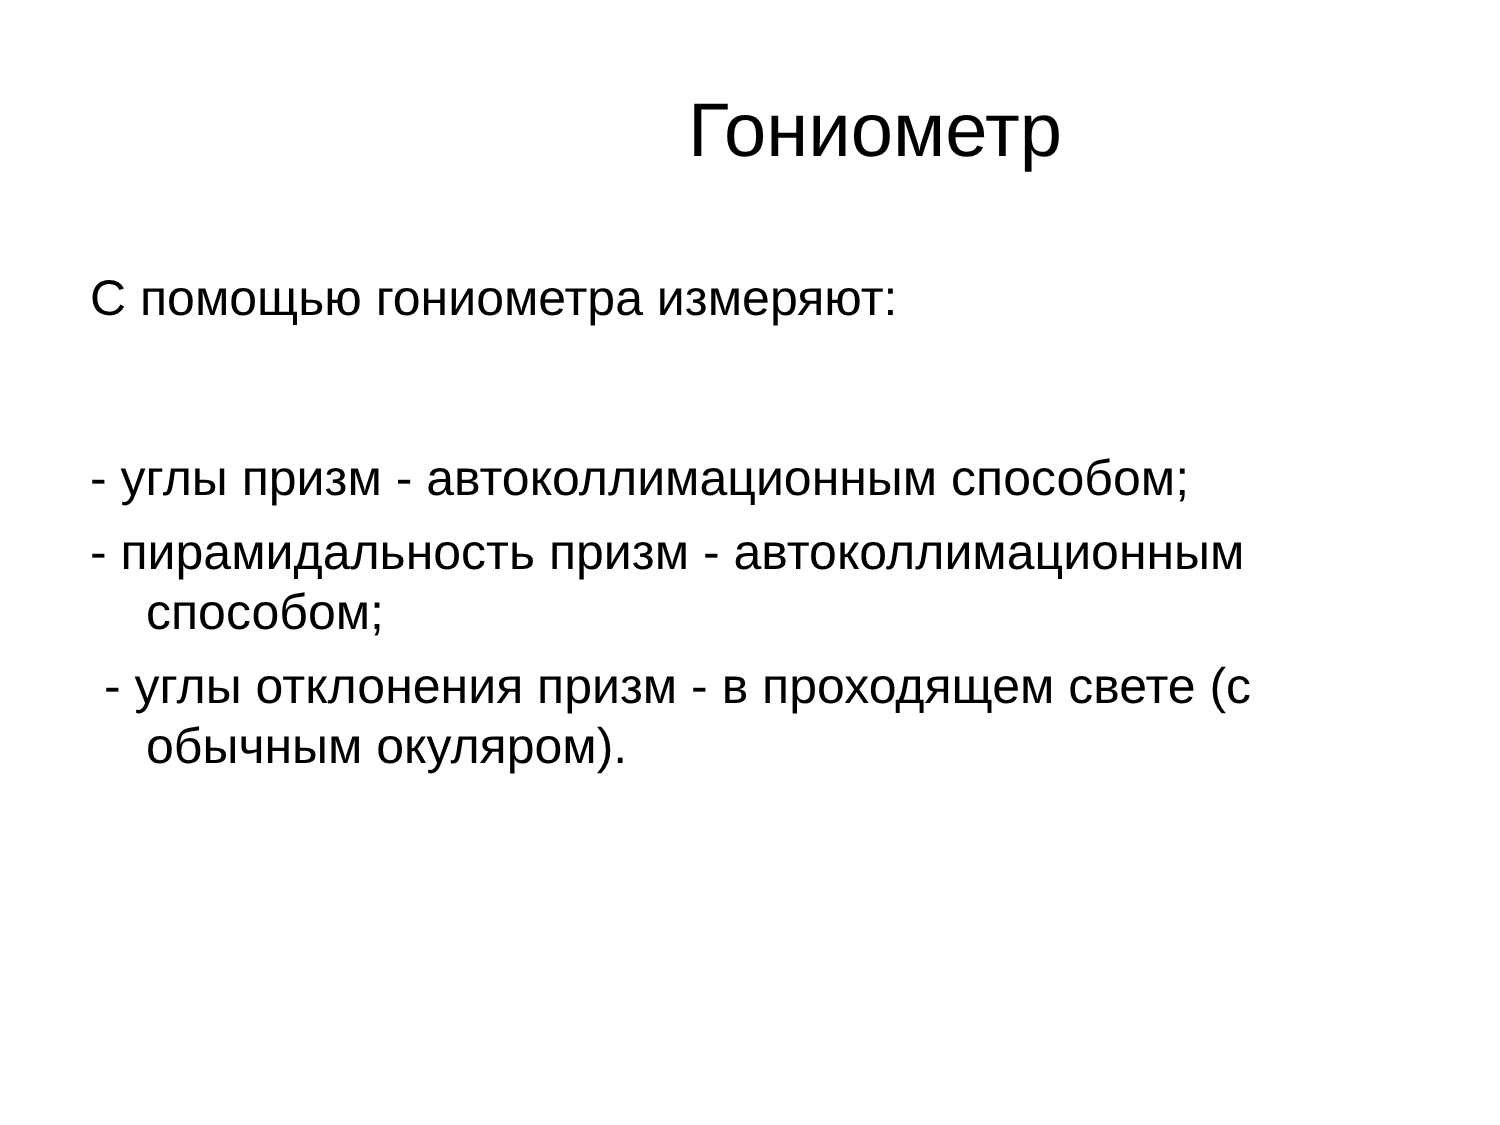Гониометр
С помощью гониометра измеряют:
- углы призм - автоколлимационным способом;
- пирамидальность призм - автоколлимационным способом;
- углы отклонения призм - в проходящем свете (с обычным окуляром).